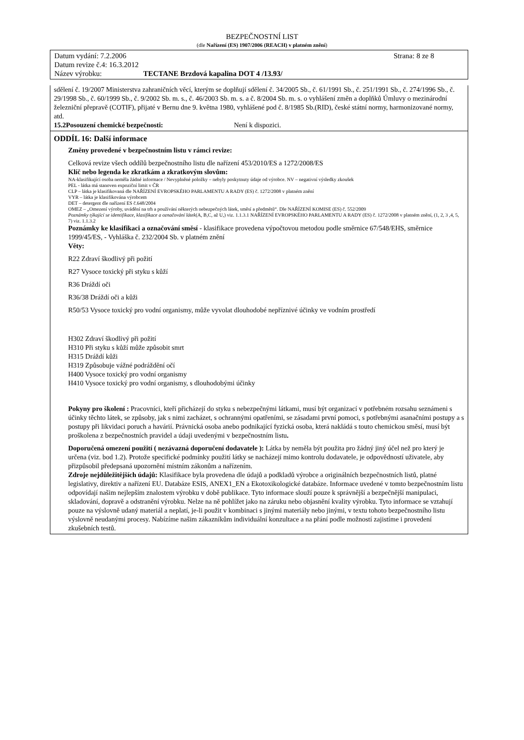BEZPEČNOSTNÍ LIST
(dle Nařízení (ES) 1907/2006 (REACH) v platném znění)
Datum vydání: 7.2.2006 Strana: 8 ze 8
Datum revize č.4: 16.3.2012
Název výrobku: TECTANE Brzdová kapalina DOT 4 /13.93/
sdělení č. 19/2007 Ministerstva zahraničních věcí, kterým se doplňují sdělení č. 34/2005 Sb., č. 61/1991 Sb., č. 251/1991 Sb., č. 274/1996 Sb., č. 29/1998 Sb., č. 60/1999 Sb., č. 9/2002 Sb. m. s., č. 46/2003 Sb. m. s. a č. 8/2004 Sb. m. s. o vyhlášení změn a doplňků Úmluvy o mezinárodní železniční přepravě (COTIF), přijaté v Bernu dne 9. května 1980, vyhlášené pod č. 8/1985 Sb.(RID), české státní normy, harmonizované normy, atd.
15.2Posouzení chemické bezpečnosti: Není k dispozici.
ODDÍL 16: Další informace
Změny provedené v bezpečnostním listu v rámci revize:
Celková revize všech oddílů bezpečnostního listu dle nařízení 453/2010/ES a 1272/2008/ES
Klíč nebo legenda ke zkratkám a zkratkovým slovům:
NA-klasifikující osoba neměla žádné informace / Nevyplněné položky – nebyly poskytnuty údaje od výrobce. NV – negativní výsledky zkoušek
PEL - látka má stanoven expoziční limit v ČR
CLP – látka je klasifikovaná dle NAŘÍZENÍ EVROPSKÉHO PARLAMENTU A RADY (ES) č. 1272/2008 v platném znění
VYR – látka je klasifikována výrobcem
DET – detergent dle nařízení ES č.648/2004
OMEZ – „Omezení výroby, uvádění na trh a používání některých nebezpečných látek, směsí a předmětů“. Dle NAŘÍZENÍ KOMISE (ES) č. 552/2009
Poznámky týkající se identifikace, klasifikace a označování látek(A, B,C, až U,) viz. 1.1.3.1 NAŘÍZENÍ EVROPSKÉHO PARLAMENTU A RADY (ES) č. 1272/2008 v platném znění, (1, 2, 3 ,4, 5, 7) viz. 1.1.3.2
Poznámky ke klasifikaci a označování směsí - klasifikace provedena výpočtovou metodou podle směrnice 67/548/EHS, směrnice 1999/45/ES, - Vyhláška č. 232/2004 Sb. v platném znění
Věty:
R22 Zdraví škodlivý při požití
R27 Vysoce toxický při styku s kůží
R36 Dráždí oči
R36/38 Dráždí oči a kůži
R50/53 Vysoce toxický pro vodní organismy, může vyvolat dlouhodobé nepříznivé účinky ve vodním prostředí
H302 Zdraví škodlivý při požití
H310 Při styku s kůží může způsobit smrt
H315 Dráždí kůži
H319 Způsobuje vážné podráždění očí
H400 Vysoce toxický pro vodní organismy
H410 Vysoce toxický pro vodní organismy, s dlouhodobými účinky
Pokyny pro školení : Pracovníci, kteří přicházejí do styku s nebezpečnými látkami, musí být organizací v potřebném rozsahu seznámeni s účinky těchto látek, se způsoby, jak s nimi zacházet, s ochrannými opatřeními, se zásadami první pomoci, s potřebnými asanačními postupy a s postupy při likvidaci poruch a havárií. Právnická osoba anebo podnikající fyzická osoba, která nakládá s touto chemickou směsí, musí být proškolena z bezpečnostních pravidel a údaji uvedenými v bezpečnostním listu.
Doporučená omezení použití ( nezávazná doporučení dodavatele ): Látka by neměla být použita pro žádný jiný účel než pro který je určena (viz. bod 1.2). Protože specifické podmínky použití látky se nacházejí mimo kontrolu dodavatele, je odpovědností uživatele, aby přizpůsobil předepsaná upozornění místním zákonům a nařízením.
Zdroje nejdůležitějších údajů: Klasifikace byla provedena dle údajů a podkladů výrobce a originálních bezpečnostních listů, platné legislativy, direktiv a nařízení EU. Databáze ESIS, ANEX1_EN a Ekotoxikologické databáze. Informace uvedené v tomto bezpečnostním listu odpovídají našim nejlepším znalostem výrobku v době publikace. Tyto informace slouží pouze k správnější a bezpečnější manipulaci, skladování, dopravě a odstranění výrobku. Nelze na ně pohlížet jako na záruku nebo objasnění kvality výrobku. Tyto informace se vztahují pouze na výslovně udaný materiál a neplatí, je-li použit v kombinaci s jinými materiály nebo jinými, v textu tohoto bezpečnostního listu výslovně neudanými procesy. Nabízíme našim zákazníkům individuální konzultace a na přání podle možností zajistíme i provedení zkušebních testů.